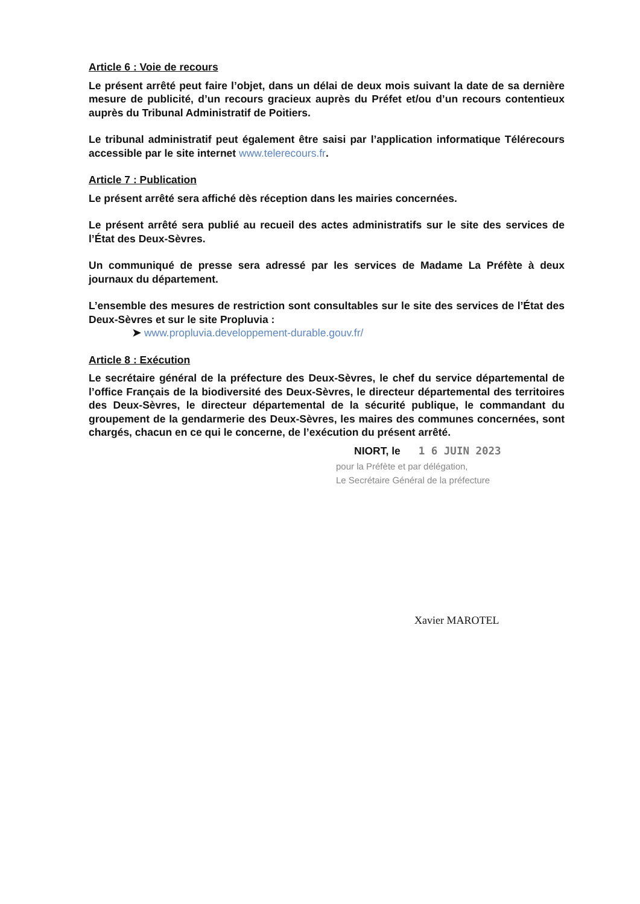Article 6 : Voie de recours
Le présent arrêté peut faire l’objet, dans un délai de deux mois suivant la date de sa dernière mesure de publicité, d’un recours gracieux auprès du Préfet et/ou d’un recours contentieux auprès du Tribunal Administratif de Poitiers.
Le tribunal administratif peut également être saisi par l’application informatique Télérecours accessible par le site internet www.telerecours.fr.
Article 7 : Publication
Le présent arrêté sera affiché dès réception dans les mairies concernées.
Le présent arrêté sera publié au recueil des actes administratifs sur le site des services de l’État des Deux-Sèvres.
Un communiqué de presse sera adressé par les services de Madame La Préfète à deux journaux du département.
L’ensemble des mesures de restriction sont consultables sur le site des services de l’État des Deux-Sèvres et sur le site Propluvia :
➤ www.propluvia.developpement-durable.gouv.fr/
Article 8 : Exécution
Le secrétaire général de la préfecture des Deux-Sèvres, le chef du service départemental de l’office Français de la biodiversité des Deux-Sèvres, le directeur départemental des territoires des Deux-Sèvres, le directeur départemental de la sécurité publique, le commandant du groupement de la gendarmerie des Deux-Sèvres, les maires des communes concernées, sont chargés, chacun en ce qui le concerne, de l’exécution du présent arrêté.
NIORT, le 1 6 JUIN 2023
pour la Préfète et par délégation,
Le Secrétaire Général de la préfecture
Xavier MAROTEL